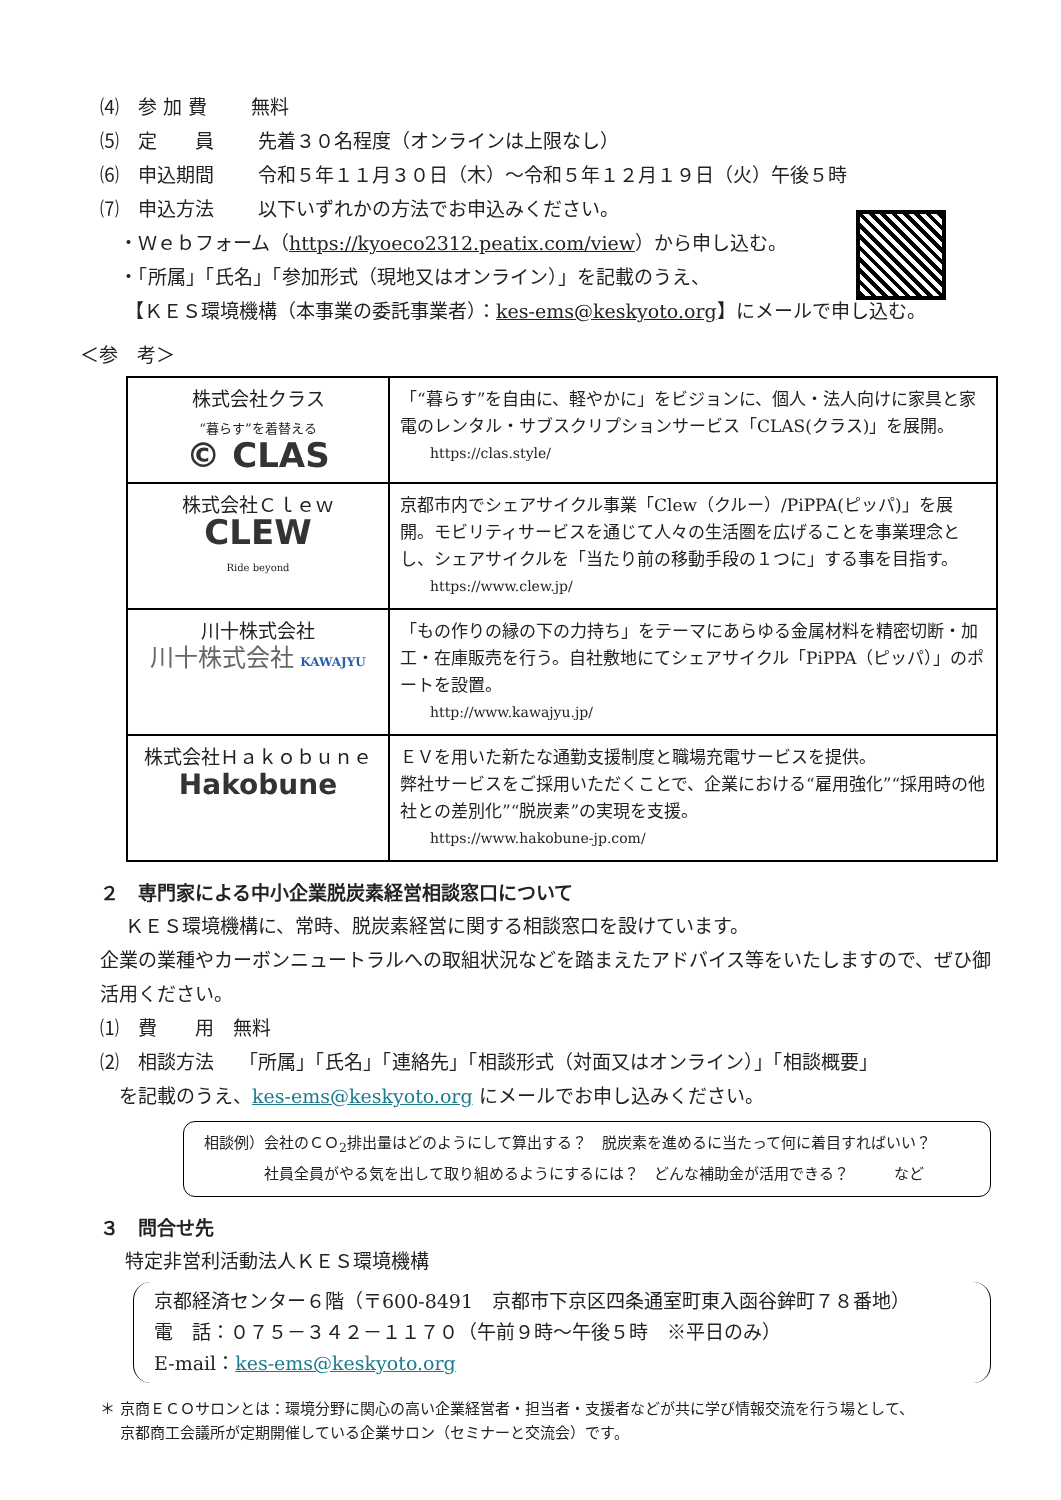⑷　参 加 費　　 無料
⑸　定　　員　　 先着３０名程度（オンラインは上限なし）
⑹　申込期間　　 令和５年１１月３０日（木）～令和５年１２月１９日（火）午後５時
⑺　申込方法　　 以下いずれかの方法でお申込みください。
　・Ｗｅｂフォーム（https://kyoeco2312.peatix.com/view）から申し込む。
　・「所属」「氏名」「参加形式（現地又はオンライン）」を記載のうえ、
　 【ＫＥＳ環境機構（本事業の委託事業者）：kes-ems@keskyoto.org】にメールで申し込む。
＜参　考＞
| 株式会社クラス “暮らす”を着替える © CLAS | 「“暮らす”を自由に、軽やかに」をビジョンに、個人・法人向けに家具と家電のレンタル・サブスクリプションサービス「CLAS(クラス)」を展開。 https://clas.style/ |
| 株式会社Ｃｌｅｗ CLEW Ride beyond | 京都市内でシェアサイクル事業「Clew（クルー）/PiPPA(ピッパ)」を展開。モビリティサービスを通じて人々の生活圏を広げることを事業理念とし、シェアサイクルを「当たり前の移動手段の１つに」する事を目指す。 https://www.clew.jp/ |
| 川十株式会社 川十株式会社 KAWAJYU | 「もの作りの縁の下の力持ち」をテーマにあらゆる金属材料を精密切断・加工・在庫販売を行う。自社敷地にてシェアサイクル「PiPPA（ピッパ）」のポートを設置。 http://www.kawajyu.jp/ |
| 株式会社Ｈａｋｏｂｕｎｅ Hakobune | ＥＶを用いた新たな通勤支援制度と職場充電サービスを提供。 弊社サービスをご採用いただくことで、企業における“雇用強化”“採用時の他社との差別化”“脱炭素”の実現を支援。 https://www.hakobune-jp.com/ |
２　専門家による中小企業脱炭素経営相談窓口について
　 ＫＥＳ環境機構に、常時、脱炭素経営に関する相談窓口を設けています。
企業の業種やカーボンニュートラルへの取組状況などを踏まえたアドバイス等をいたしますので、ぜひ御活用ください。
⑴　費　　用　無料
⑵　相談方法　 「所属」「氏名」「連絡先」「相談形式（対面又はオンライン）」「相談概要」
　を記載のうえ、kes-ems@keskyoto.org にメールでお申し込みください。
相談例）会社のＣＯ<sub>2</sub>排出量はどのようにして算出する？　脱炭素を進めるに当たって何に着目すればいい？
　　　　社員全員がやる気を出して取り組めるようにするには？　どんな補助金が活用できる？　　　など
３　問合せ先
　 特定非営利活動法人ＫＥＳ環境機構
京都経済センター６階（〒600-8491　京都市下京区四条通室町東入函谷鉾町７８番地）
電　話：０７５－３４２－１１７０（午前９時～午後５時　※平日のみ）
E-mail：kes-ems@keskyoto.org
＊ 京商ＥＣＯサロンとは：環境分野に関心の高い企業経営者・担当者・支援者などが共に学び情報交流を行う場として、
　 京都商工会議所が定期開催している企業サロン（セミナーと交流会）です。